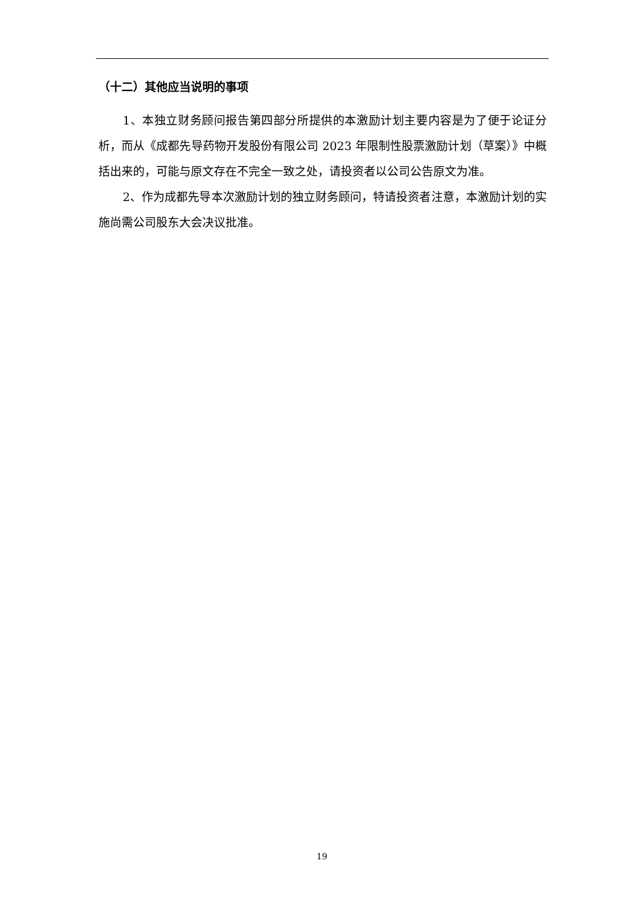（十二）其他应当说明的事项
1、本独立财务顾问报告第四部分所提供的本激励计划主要内容是为了便于论证分析，而从《成都先导药物开发股份有限公司 2023 年限制性股票激励计划（草案）》中概括出来的，可能与原文存在不完全一致之处，请投资者以公司公告原文为准。
2、作为成都先导本次激励计划的独立财务顾问，特请投资者注意，本激励计划的实施尚需公司股东大会决议批准。
19